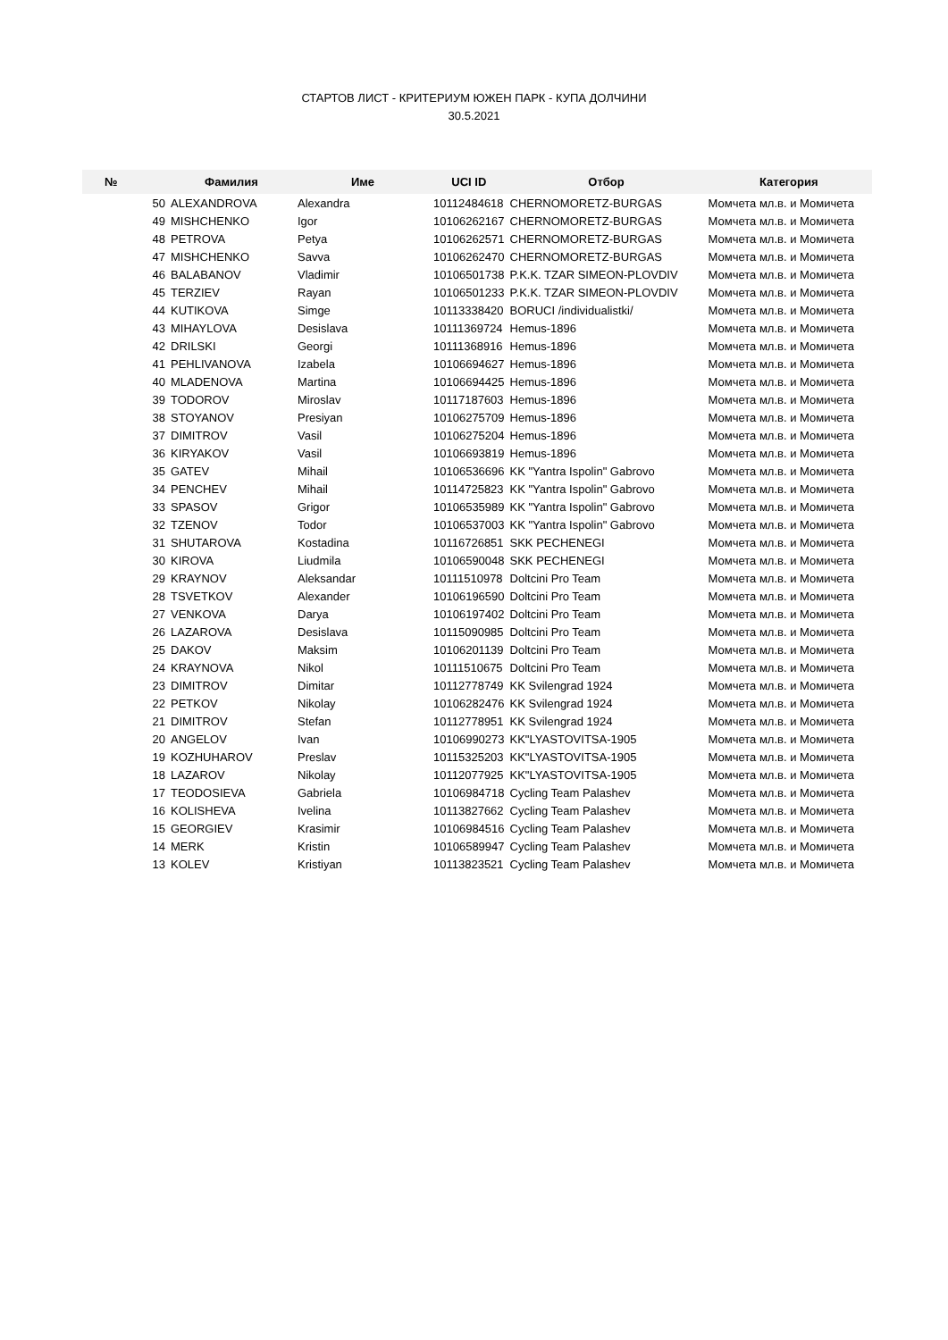СТАРТОВ ЛИСТ - КРИТЕРИУМ ЮЖЕН ПАРК - КУПА ДОЛЧИНИ
30.5.2021
| № | Фамилия | Име | UCI ID | Отбор | Категория |
| --- | --- | --- | --- | --- | --- |
| 50 | ALEXANDROVA | Alexandra | 10112484618 | CHERNOMORETZ-BURGAS | Момчета мл.в. и Момичета |
| 49 | MISHCHENKO | Igor | 10106262167 | CHERNOMORETZ-BURGAS | Момчета мл.в. и Момичета |
| 48 | PETROVA | Petya | 10106262571 | CHERNOMORETZ-BURGAS | Момчета мл.в. и Момичета |
| 47 | MISHCHENKO | Savva | 10106262470 | CHERNOMORETZ-BURGAS | Момчета мл.в. и Момичета |
| 46 | BALABANOV | Vladimir | 10106501738 | P.K.K. TZAR SIMEON-PLOVDIV | Момчета мл.в. и Момичета |
| 45 | TERZIEV | Rayan | 10106501233 | P.K.K. TZAR SIMEON-PLOVDIV | Момчета мл.в. и Момичета |
| 44 | KUTIKOVA | Simge | 10113338420 | BORUCI /individualistki/ | Момчета мл.в. и Момичета |
| 43 | MIHAYLOVA | Desislava | 10111369724 | Hemus-1896 | Момчета мл.в. и Момичета |
| 42 | DRILSKI | Georgi | 10111368916 | Hemus-1896 | Момчета мл.в. и Момичета |
| 41 | PEHLIVANOVA | Izabela | 10106694627 | Hemus-1896 | Момчета мл.в. и Момичета |
| 40 | MLADENOVA | Martina | 10106694425 | Hemus-1896 | Момчета мл.в. и Момичета |
| 39 | TODOROV | Miroslav | 10117187603 | Hemus-1896 | Момчета мл.в. и Момичета |
| 38 | STOYANOV | Presiyan | 10106275709 | Hemus-1896 | Момчета мл.в. и Момичета |
| 37 | DIMITROV | Vasil | 10106275204 | Hemus-1896 | Момчета мл.в. и Момичета |
| 36 | KIRYAKOV | Vasil | 10106693819 | Hemus-1896 | Момчета мл.в. и Момичета |
| 35 | GATEV | Mihail | 10106536696 | KK "Yantra Ispolin" Gabrovo | Момчета мл.в. и Момичета |
| 34 | PENCHEV | Mihail | 10114725823 | KK "Yantra Ispolin" Gabrovo | Момчета мл.в. и Момичета |
| 33 | SPASOV | Grigor | 10106535989 | KK "Yantra Ispolin" Gabrovo | Момчета мл.в. и Момичета |
| 32 | TZENOV | Todor | 10106537003 | KK "Yantra Ispolin" Gabrovo | Момчета мл.в. и Момичета |
| 31 | SHUTAROVA | Kostadina | 10116726851 | SKK PECHENEGI | Момчета мл.в. и Момичета |
| 30 | KIROVA | Liudmila | 10106590048 | SKK PECHENEGI | Момчета мл.в. и Момичета |
| 29 | KRAYNOV | Aleksandar | 10111510978 | Doltcini Pro Team | Момчета мл.в. и Момичета |
| 28 | TSVETKOV | Alexander | 10106196590 | Doltcini Pro Team | Момчета мл.в. и Момичета |
| 27 | VENKOVA | Darya | 10106197402 | Doltcini Pro Team | Момчета мл.в. и Момичета |
| 26 | LAZAROVA | Desislava | 10115090985 | Doltcini Pro Team | Момчета мл.в. и Момичета |
| 25 | DAKOV | Maksim | 10106201139 | Doltcini Pro Team | Момчета мл.в. и Момичета |
| 24 | KRAYNOVA | Nikol | 10111510675 | Doltcini Pro Team | Момчета мл.в. и Момичета |
| 23 | DIMITROV | Dimitar | 10112778749 | KK Svilengrad 1924 | Момчета мл.в. и Момичета |
| 22 | PETKOV | Nikolay | 10106282476 | KK Svilengrad 1924 | Момчета мл.в. и Момичета |
| 21 | DIMITROV | Stefan | 10112778951 | KK Svilengrad 1924 | Момчета мл.в. и Момичета |
| 20 | ANGELOV | Ivan | 10106990273 | KK"LYASTOVITSA-1905 | Момчета мл.в. и Момичета |
| 19 | KOZHUHAROV | Preslav | 10115325203 | KK"LYASTOVITSA-1905 | Момчета мл.в. и Момичета |
| 18 | LAZAROV | Nikolay | 10112077925 | KK"LYASTOVITSA-1905 | Момчета мл.в. и Момичета |
| 17 | TEODOSIEVA | Gabriela | 10106984718 | Cycling Team Palashev | Момчета мл.в. и Момичета |
| 16 | KOLISHEVA | Ivelina | 10113827662 | Cycling Team Palashev | Момчета мл.в. и Момичета |
| 15 | GEORGIEV | Krasimir | 10106984516 | Cycling Team Palashev | Момчета мл.в. и Момичета |
| 14 | MERK | Kristin | 10106589947 | Cycling Team Palashev | Момчета мл.в. и Момичета |
| 13 | KOLEV | Kristiyan | 10113823521 | Cycling Team Palashev | Момчета мл.в. и Момичета |